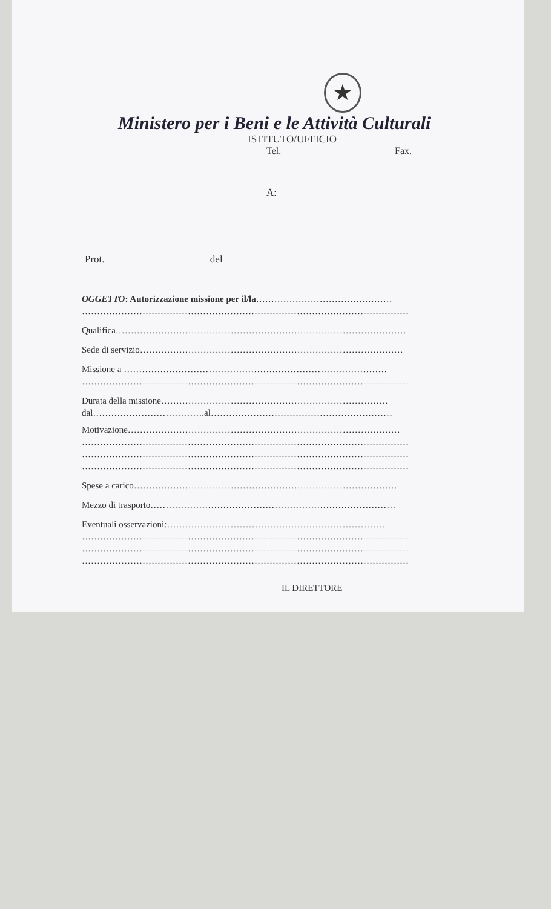★
Ministero per i Beni e le Attività Culturali
ISTITUTO/UFFICIO
Tel. Fax.
A:
Prot. del
OGGETTO: Autorizzazione missione per il/la………………………………………
………………………………………………………………………………………………
Qualifica……………………………………………………………………………………
Sede di servizio……………………………………………………………………………
Missione a ……………………………………………………………………………
………………………………………………………………………………………………
Durata della missione…………………………………………………………………
dal……………………………….al……………………………………………………
Motivazione………………………………………………………………………………
………………………………………………………………………………………………
………………………………………………………………………………………………
………………………………………………………………………………………………
Spese a carico……………………………………………………………………………
Mezzo di trasporto………………………………………………………………………
Eventuali osservazioni:………………………………………………………………
………………………………………………………………………………………………
………………………………………………………………………………………………
………………………………………………………………………………………………
IL DIRETTORE